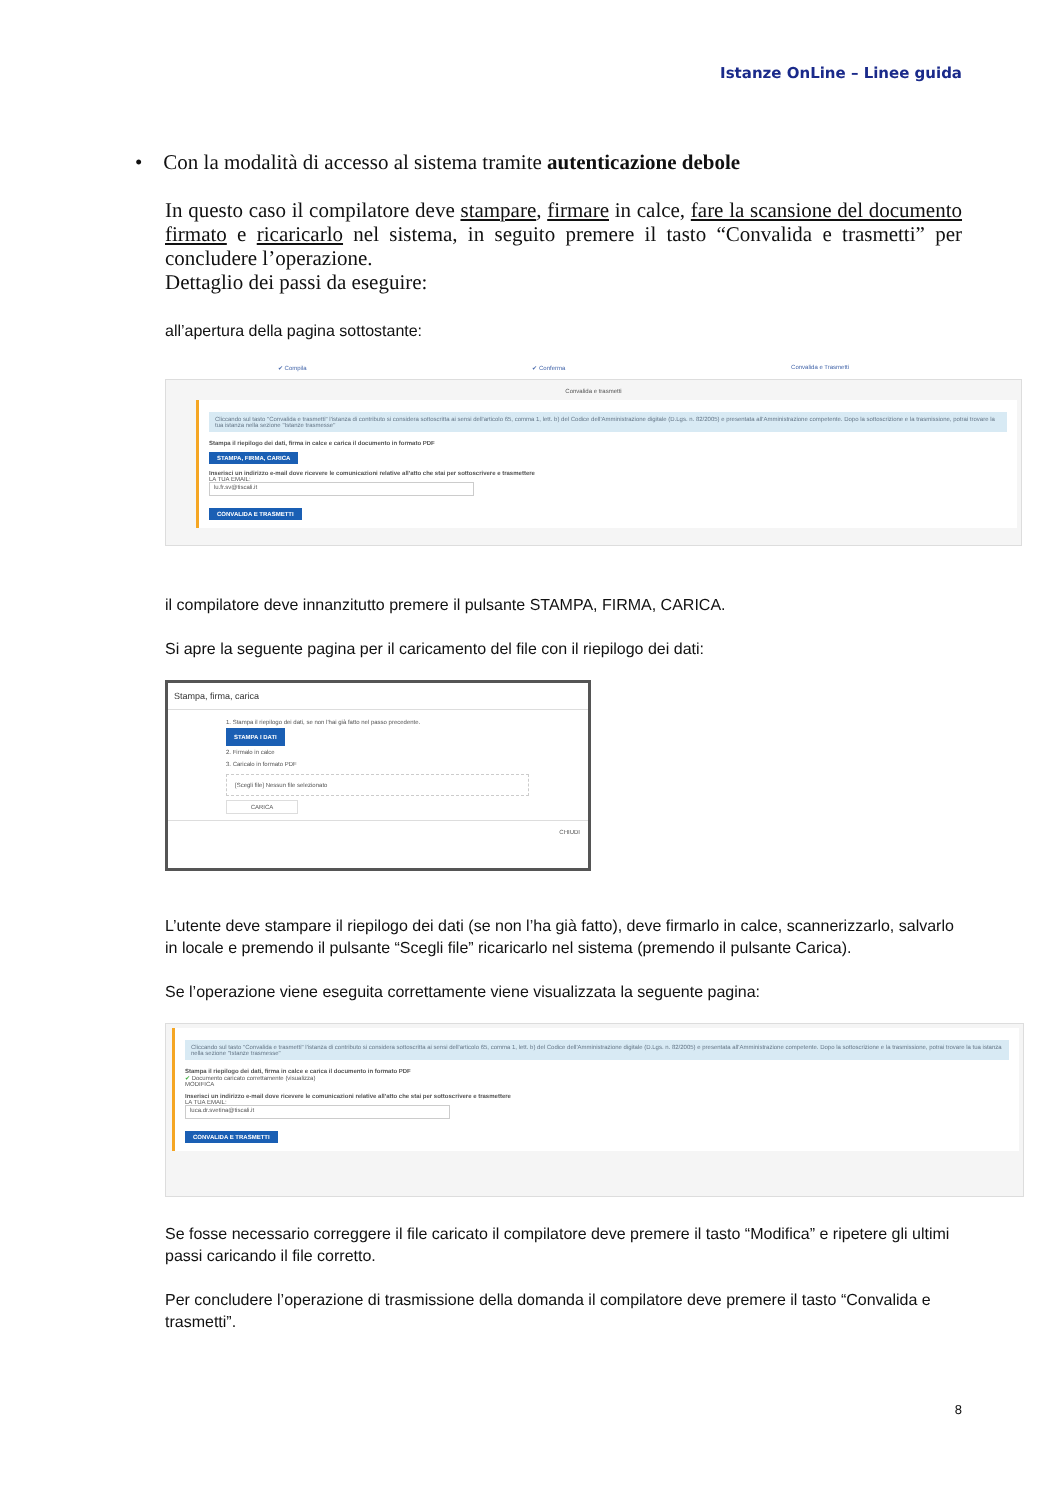Istanze OnLine – Linee guida
• Con la modalità di accesso al sistema tramite autenticazione debole
In questo caso il compilatore deve stampare, firmare in calce, fare la scansione del documento firmato e ricaricarlo nel sistema, in seguito premere il tasto “Convalida e trasmetti” per concludere l’operazione.
Dettaglio dei passi da eseguire:
all’apertura della pagina sottostante:
✔ Compila ✔ Conferma Convalida e Trasmetti
Convalida e trasmetti
Cliccando sul tasto "Convalida e trasmetti" l'istanza di contributo si considera sottoscritta ai sensi dell'articolo 65, comma 1, lett. b) del Codice dell'Amministrazione digitale (D.Lgs. n. 82/2005) e presentata all'Amministrazione competente. Dopo la sottoscrizione e la trasmissione, potrai trovare la tua istanza nella sezione "Istanze trasmesse"
Stampa il riepilogo dei dati, firma in calce e carica il documento in formato PDF
STAMPA, FIRMA, CARICA
Inserisci un indirizzo e-mail dove ricevere le comunicazioni relative all'atto che stai per sottoscrivere e trasmettere
LA TUA EMAIL:
lu.fr.sv@tiscali.it
CONVALIDA E TRASMETTI
il compilatore deve innanzitutto premere il pulsante STAMPA, FIRMA, CARICA.
Si apre la seguente pagina per il caricamento del file con il riepilogo dei dati:
Stampa, firma, carica
1. Stampa il riepilogo dei dati, se non l'hai già fatto nel passo precedente.
STAMPA I DATI
2. Firmalo in calce
3. Caricalo in formato PDF
[Scegli file] Nessun file selezionato
CARICA
CHIUDI
L’utente deve stampare il riepilogo dei dati (se non l’ha già fatto), deve firmarlo in calce, scannerizzarlo, salvarlo in locale e premendo il pulsante “Scegli file” ricaricarlo nel sistema (premendo il pulsante Carica).
Se l’operazione viene eseguita correttamente viene visualizzata la seguente pagina:
Cliccando sul tasto "Convalida e trasmetti" l'istanza di contributo si considera sottoscritta ai sensi dell'articolo 65, comma 1, lett. b) del Codice dell'Amministrazione digitale (D.Lgs. n. 82/2005) e presentata all'Amministrazione competente. Dopo la sottoscrizione e la trasmissione, potrai trovare la tua istanza nella sezione "Istanze trasmesse"
Stampa il riepilogo dei dati, firma in calce e carica il documento in formato PDF
✔ Documento caricato correttamente (visualizza)
MODIFICA
Inserisci un indirizzo e-mail dove ricevere le comunicazioni relative all'atto che stai per sottoscrivere e trasmettere
LA TUA EMAIL:
luca.dr.svetina@tiscali.it
CONVALIDA E TRASMETTI
Se fosse necessario correggere il file caricato il compilatore deve premere il tasto “Modifica” e ripetere gli ultimi passi caricando il file corretto.
Per concludere l’operazione di trasmissione della domanda il compilatore deve premere il tasto “Convalida e trasmetti”.
8